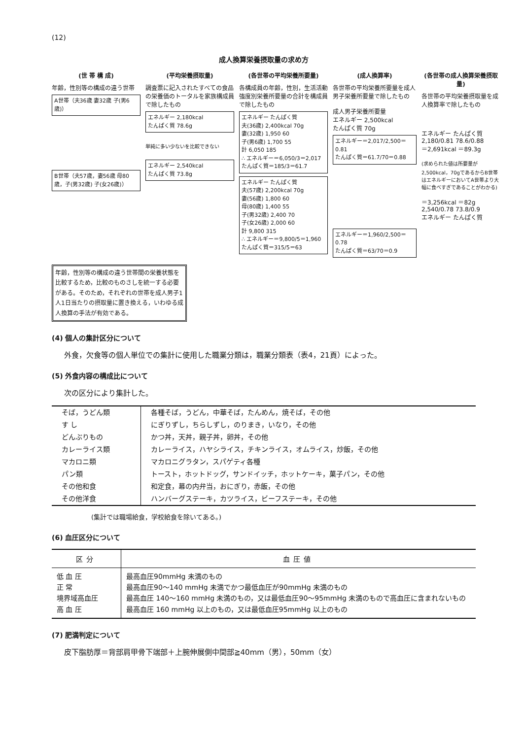(12)
成人換算栄養摂取量の求め方
(世 帯 構 成)
年齢，性別等の構成の違う世帯
A世帯（夫36歳 妻32歳 子(男6歳)）
B世帯（夫57歳，妻56歳 母80歳，子(男32歳) 子(女26歳)）
(平均栄養摂取量)
調査票に記入されたすべての食品の栄養価のトータルを家族構成員で除したもの
エネルギー 2,180kcal
たんぱく質 78.6g
単純に多い少ないを比較できない
エネルギー 2,540kcal
たんぱく質 73.8g
(各世帯の平均栄養所要量)
各構成員の年齢，性別，生活活動強度別栄養所要量の合計を構成員で除したもの
エネルギー たんぱく質
夫(36歳) 2,400kcal 70g
妻(32歳) 1,950 60
子(男6歳) 1,700 55
計 6,050 185
∴ エネルギー＝6,050/3＝2,017
たんぱく質＝185/3＝61.7
エネルギー たんぱく質
夫(57歳) 2,200kcal 70g
妻(56歳) 1,800 60
母(80歳) 1,400 55
子(男32歳) 2,400 70
子(女26歳) 2,000 60
計 9,800 315
∴ エネルギー＝9,800/5＝1,960
たんぱく質＝315/5＝63
(成人換算率)
各世帯の平均栄養所要量を成人男子栄養所要量で除したもの
成人男子栄養所要量
エネルギー 2,500kcal
たんぱく質 70g
エネルギー＝2,017/2,500＝0.81
たんぱく質＝61.7/70＝0.88
エネルギー＝1,960/2,500＝0.78
たんぱく質＝63/70＝0.9
(各世帯の成人換算栄養摂取量)
各世帯の平均栄養摂取量を成人換算率で除したもの
エネルギー たんぱく質
2,180/0.81 78.6/0.88
＝2,691kcal ＝89.3g
(求められた値は所要量が2,500kcal，70gであるからB世帯はエネルギーにおいてA世帯より大幅に食べすぎであることがわかる)
＝3,256kcal ＝82g
2,540/0.78 73.8/0.9
エネルギー たんぱく質
年齢，性別等の構成の違う世帯間の栄養状態を比較するため，比較のものさしを統一する必要がある。そのため，それぞれの世帯を成人男子1人1日当たりの摂取量に置き換える，いわゆる成人換算の手法が有効である。
(4) 個人の集計区分について
外食，欠食等の個人単位での集計に使用した職業分類は，職業分類表（表4，21頁）によった。
(5) 外食内容の構成比について
次の区分により集計した。
| そば，うどん類 | 各種そば，うどん，中華そば，たんめん，焼そば，その他 |
| す し | にぎりずし，ちらしずし，のりまき，いなり，その他 |
| どんぶりもの | かつ丼，天丼，親子丼，卵丼，その他 |
| カレーライス類 | カレーライス，ハヤシライス，チキンライス，オムライス，炒飯，その他 |
| マカロニ類 | マカロニグラタン，スパゲティ各種 |
| パン類 | トースト，ホットドッグ，サンドイッチ，ホットケーキ，菓子パン，その他 |
| その他和食 | 和定食，幕の内弁当，おにぎり，赤飯，その他 |
| その他洋食 | ハンバーグステーキ，カツライス，ビーフステーキ，その他 |
(集計では職場給食，学校給食を除いてある。)
(6) 血圧区分について
| 区分 | 血圧値 |
| --- | --- |
| 低 血 圧 | 最高血圧90mmHg 未満のもの |
| 正 常 | 最高血圧90～140 mmHg 未満でかつ最低血圧が90mmHg 未満のもの |
| 境界域高血圧 | 最高血圧 140～160 mmHg 未満のもの，又は最低血圧90～95mmHg 未満のもので高血圧に含まれないもの |
| 高 血 圧 | 最高血圧 160 mmHg 以上のもの，又は最低血圧95mmHg 以上のもの |
(7) 肥満判定について
皮下脂肪厚＝背部肩甲骨下端部＋上腕伸展側中間部≧40mm（男），50mm（女）